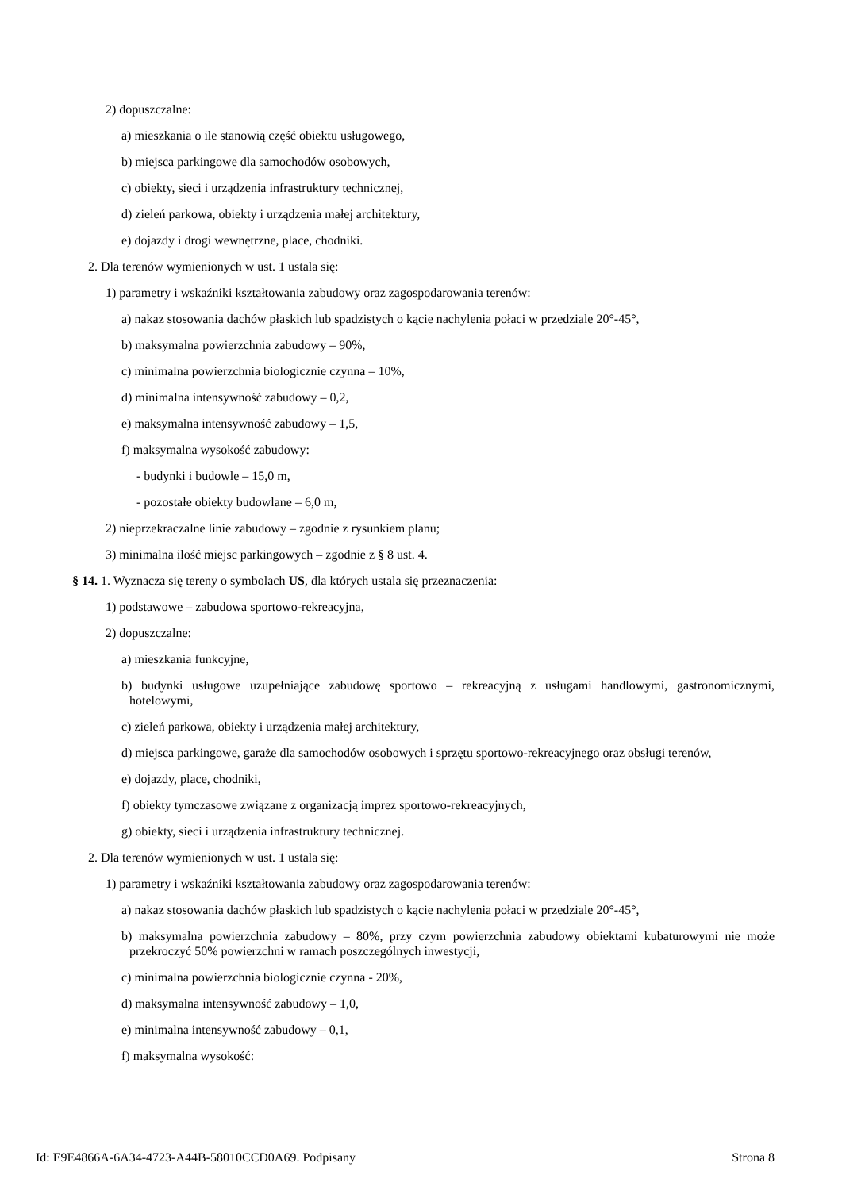2) dopuszczalne:
a) mieszkania o ile stanowią część obiektu usługowego,
b) miejsca parkingowe dla samochodów osobowych,
c) obiekty, sieci i urządzenia infrastruktury technicznej,
d) zieleń parkowa, obiekty i urządzenia małej architektury,
e) dojazdy i drogi wewnętrzne, place, chodniki.
2. Dla terenów wymienionych w ust. 1 ustala się:
1) parametry i wskaźniki kształtowania zabudowy oraz zagospodarowania terenów:
a) nakaz stosowania dachów płaskich lub spadzistych o kącie nachylenia połaci w przedziale 20°-45°,
b) maksymalna powierzchnia zabudowy – 90%,
c) minimalna powierzchnia biologicznie czynna – 10%,
d) minimalna intensywność zabudowy – 0,2,
e) maksymalna intensywność zabudowy – 1,5,
f) maksymalna wysokość zabudowy:
- budynki i budowle – 15,0 m,
- pozostałe obiekty budowlane – 6,0 m,
2) nieprzekraczalne linie zabudowy – zgodnie z rysunkiem planu;
3) minimalna ilość miejsc parkingowych – zgodnie z § 8 ust. 4.
§ 14. 1. Wyznacza się tereny o symbolach US, dla których ustala się przeznaczenia:
1) podstawowe – zabudowa sportowo-rekreacyjna,
2) dopuszczalne:
a) mieszkania funkcyjne,
b) budynki usługowe uzupełniające zabudowę sportowo – rekreacyjną z usługami handlowymi, gastronomicznymi, hotelowymi,
c) zieleń parkowa, obiekty i urządzenia małej architektury,
d) miejsca parkingowe, garaże dla samochodów osobowych i sprzętu sportowo-rekreacyjnego oraz obsługi terenów,
e) dojazdy, place, chodniki,
f) obiekty tymczasowe związane z organizacją imprez sportowo-rekreacyjnych,
g) obiekty, sieci i urządzenia infrastruktury technicznej.
2. Dla terenów wymienionych w ust. 1 ustala się:
1) parametry i wskaźniki kształtowania zabudowy oraz zagospodarowania terenów:
a) nakaz stosowania dachów płaskich lub spadzistych o kącie nachylenia połaci w przedziale 20°-45°,
b) maksymalna powierzchnia zabudowy – 80%, przy czym powierzchnia zabudowy obiektami kubaturowymi nie może przekroczyć 50% powierzchni w ramach poszczególnych inwestycji,
c) minimalna powierzchnia biologicznie czynna - 20%,
d) maksymalna intensywność zabudowy – 1,0,
e) minimalna intensywność zabudowy – 0,1,
f) maksymalna wysokość:
Id: E9E4866A-6A34-4723-A44B-58010CCD0A69. Podpisany Strona 8